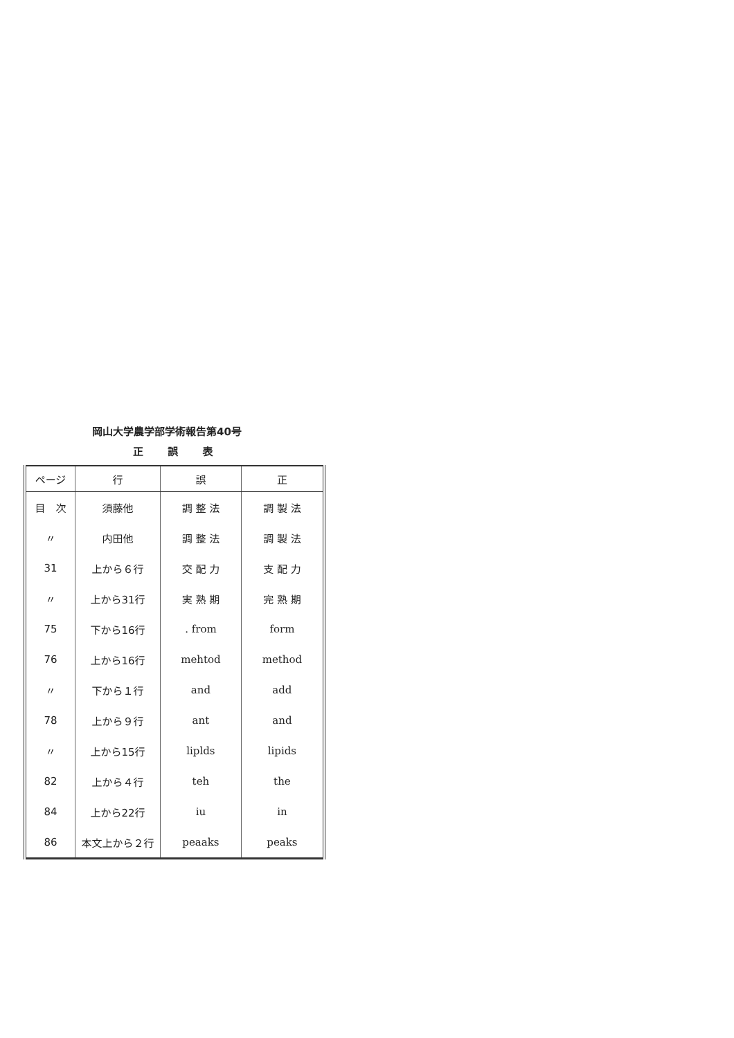岡山大学農学部学術報告第40号
正 誤 表
| ページ | 行 | 誤 | 正 |
| --- | --- | --- | --- |
| 目 次 | 須藤他 | 調 整 法 | 調 製 法 |
| 〃 | 内田他 | 調 整 法 | 調 製 法 |
| 31 | 上から６行 | 交 配 力 | 支 配 力 |
| 〃 | 上から31行 | 実 熟 期 | 完 熟 期 |
| 75 | 下から16行 | . from | form |
| 76 | 上から16行 | mehtod | method |
| 〃 | 下から１行 | and | add |
| 78 | 上から９行 | ant | and |
| 〃 | 上から15行 | liplds | lipids |
| 82 | 上から４行 | teh | the |
| 84 | 上から22行 | iu | in |
| 86 | 本文上から２行 | peaaks | peaks |